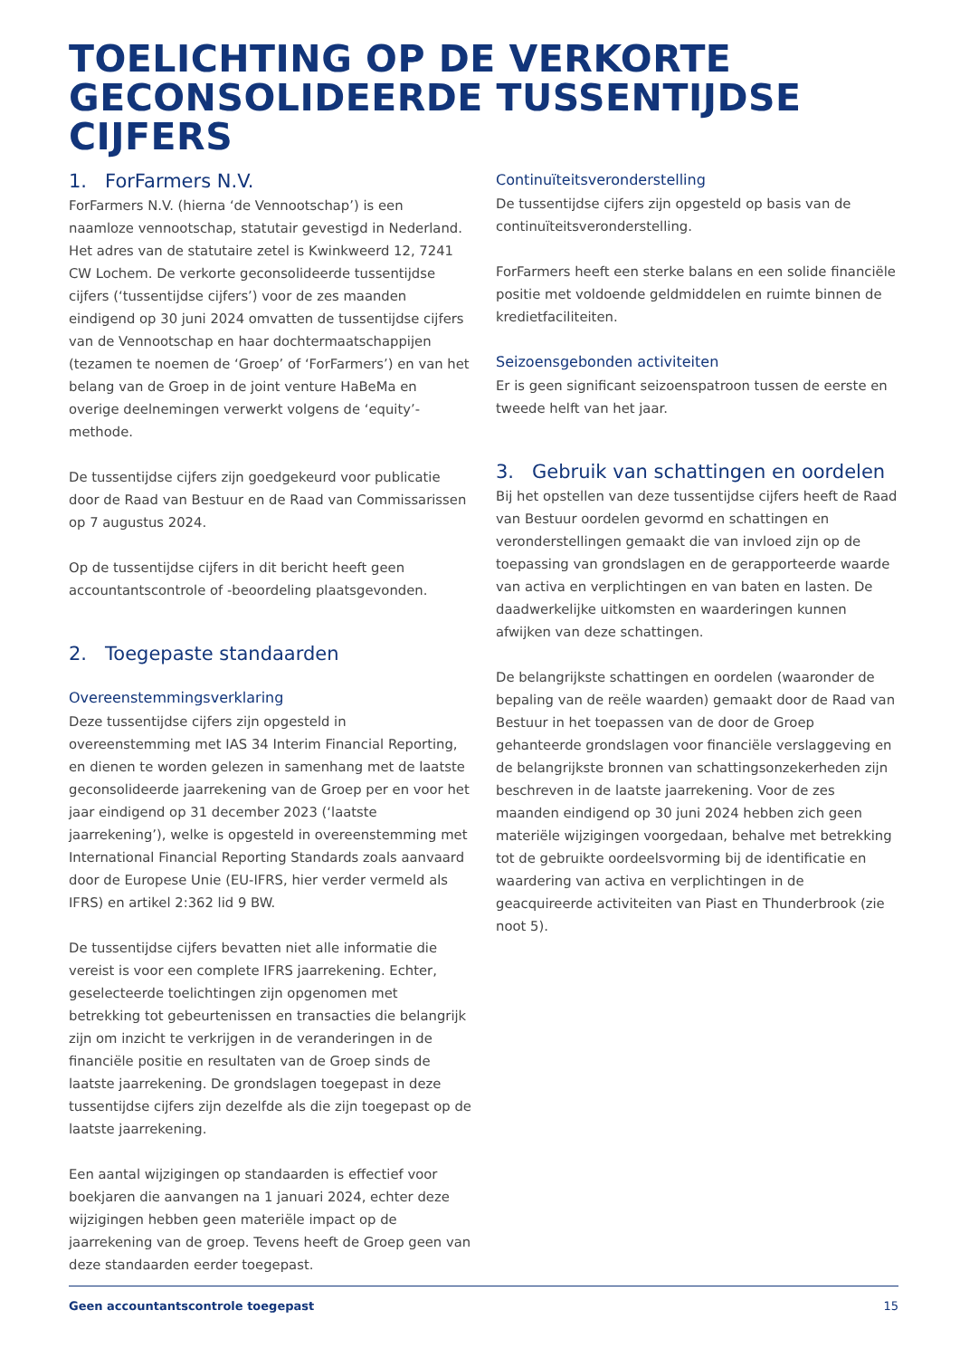TOELICHTING OP DE VERKORTE
GECONSOLIDEERDE TUSSENTIJDSE CIJFERS
1. ForFarmers N.V.
ForFarmers N.V. (hierna ‘de Vennootschap’) is een naamloze vennootschap, statutair gevestigd in Nederland. Het adres van de statutaire zetel is Kwinkweerd 12, 7241 CW Lochem. De verkorte geconsolideerde tussentijdse cijfers (‘tussentijdse cijfers’) voor de zes maanden eindigend op 30 juni 2024 omvatten de tussentijdse cijfers van de Vennootschap en haar dochtermaatschappijen (tezamen te noemen de ‘Groep’ of ‘ForFarmers’) en van het belang van de Groep in de joint venture HaBeMa en overige deelnemingen verwerkt volgens de ‘equity’-methode.
De tussentijdse cijfers zijn goedgekeurd voor publicatie door de Raad van Bestuur en de Raad van Commissarissen op 7 augustus 2024.
Op de tussentijdse cijfers in dit bericht heeft geen accountantscontrole of -beoordeling plaatsgevonden.
2. Toegepaste standaarden
Overeenstemmingsverklaring
Deze tussentijdse cijfers zijn opgesteld in overeenstemming met IAS 34 Interim Financial Reporting, en dienen te worden gelezen in samenhang met de laatste geconsolideerde jaarrekening van de Groep per en voor het jaar eindigend op 31 december 2023 (‘laatste jaarrekening’), welke is opgesteld in overeenstemming met International Financial Reporting Standards zoals aanvaard door de Europese Unie (EU-IFRS, hier verder vermeld als IFRS) en artikel 2:362 lid 9 BW.
De tussentijdse cijfers bevatten niet alle informatie die vereist is voor een complete IFRS jaarrekening. Echter, geselecteerde toelichtingen zijn opgenomen met betrekking tot gebeurtenissen en transacties die belangrijk zijn om inzicht te verkrijgen in de veranderingen in de financiële positie en resultaten van de Groep sinds de laatste jaarrekening. De grondslagen toegepast in deze tussentijdse cijfers zijn dezelfde als die zijn toegepast op de laatste jaarrekening.
Een aantal wijzigingen op standaarden is effectief voor boekjaren die aanvangen na 1 januari 2024, echter deze wijzigingen hebben geen materiële impact op de jaarrekening van de groep. Tevens heeft de Groep geen van deze standaarden eerder toegepast.
Continuïteitsveronderstelling
De tussentijdse cijfers zijn opgesteld op basis van de continuïteitsveronderstelling.
ForFarmers heeft een sterke balans en een solide financiële positie met voldoende geldmiddelen en ruimte binnen de kredietfaciliteiten.
Seizoensgebonden activiteiten
Er is geen significant seizoenspatroon tussen de eerste en tweede helft van het jaar.
3. Gebruik van schattingen en oordelen
Bij het opstellen van deze tussentijdse cijfers heeft de Raad van Bestuur oordelen gevormd en schattingen en veronderstellingen gemaakt die van invloed zijn op de toepassing van grondslagen en de gerapporteerde waarde van activa en verplichtingen en van baten en lasten. De daadwerkelijke uitkomsten en waarderingen kunnen afwijken van deze schattingen.
De belangrijkste schattingen en oordelen (waaronder de bepaling van de reële waarden) gemaakt door de Raad van Bestuur in het toepassen van de door de Groep gehanteerde grondslagen voor financiële verslaggeving en de belangrijkste bronnen van schattingsonzekerheden zijn beschreven in de laatste jaarrekening. Voor de zes maanden eindigend op 30 juni 2024 hebben zich geen materiële wijzigingen voorgedaan, behalve met betrekking tot de gebruikte oordeelsvorming bij de identificatie en waardering van activa en verplichtingen in de geacquireerde activiteiten van Piast en Thunderbrook (zie noot 5).
Geen accountantscontrole toegepast 15